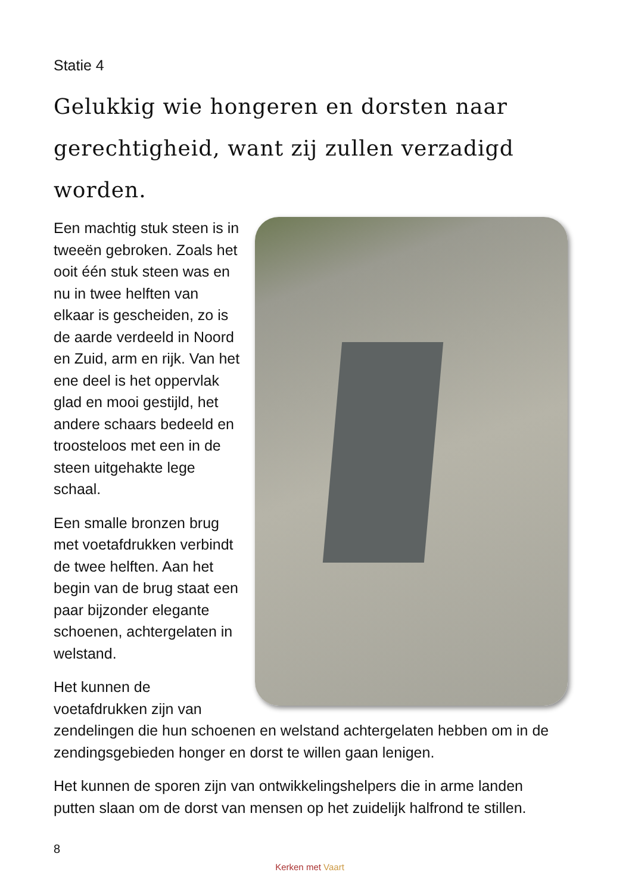Statie 4
Gelukkig wie hongeren en dorsten naar gerechtigheid, want zij zullen verzadigd worden.
Een machtig stuk steen is in tweeën gebroken. Zoals het ooit één stuk steen was en nu in twee helften van elkaar is gescheiden, zo is de aarde verdeeld in Noord en Zuid, arm en rijk. Van het ene deel is het oppervlak glad en mooi gestijld, het andere schaars bedeeld en troosteloos met een in de steen uitgehakte lege schaal.
Een smalle bronzen brug met voetafdrukken verbindt de twee helften. Aan het begin van de brug staat een paar bijzonder elegante schoenen, achtergelaten in welstand.
Het kunnen de voetafdrukken zijn van zendelingen die hun schoenen en welstand achtergelaten hebben om in de zendingsgebieden honger en dorst te willen gaan lenigen.
Het kunnen de sporen zijn van ontwikkelingshelpers die in arme landen putten slaan om de dorst van mensen op het zuidelijk halfrond te stillen.
8
Kerken met Vaart